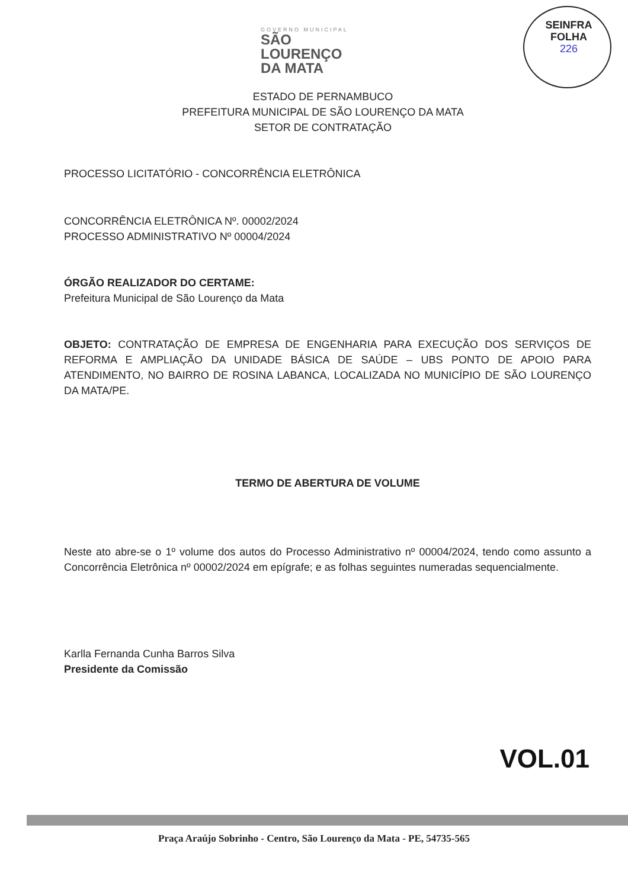GOVERNO MUNICIPAL
SÃO LOURENÇO
DA MATA
SEINFRA
FOLHA
226
ESTADO DE PERNAMBUCO
PREFEITURA MUNICIPAL DE SÃO LOURENÇO DA MATA
SETOR DE CONTRATAÇÃO
PROCESSO LICITATÓRIO - CONCORRÊNCIA ELETRÔNICA
CONCORRÊNCIA ELETRÔNICA Nº. 00002/2024
PROCESSO ADMINISTRATIVO Nº 00004/2024
ÓRGÃO REALIZADOR DO CERTAME:
Prefeitura Municipal de São Lourenço da Mata
OBJETO: CONTRATAÇÃO DE EMPRESA DE ENGENHARIA PARA EXECUÇÃO DOS SERVIÇOS DE REFORMA E AMPLIAÇÃO DA UNIDADE BÁSICA DE SAÚDE – UBS PONTO DE APOIO PARA ATENDIMENTO, NO BAIRRO DE ROSINA LABANCA, LOCALIZADA NO MUNICÍPIO DE SÃO LOURENÇO DA MATA/PE.
TERMO DE ABERTURA DE VOLUME
Neste ato abre-se o 1º volume dos autos do Processo Administrativo nº 00004/2024, tendo como assunto a Concorrência Eletrônica nº 00002/2024 em epígrafe; e as folhas seguintes numeradas sequencialmente.
Karlla Fernanda Cunha Barros Silva
Presidente da Comissão
VOL.01
Praça Araújo Sobrinho - Centro, São Lourenço da Mata - PE, 54735-565